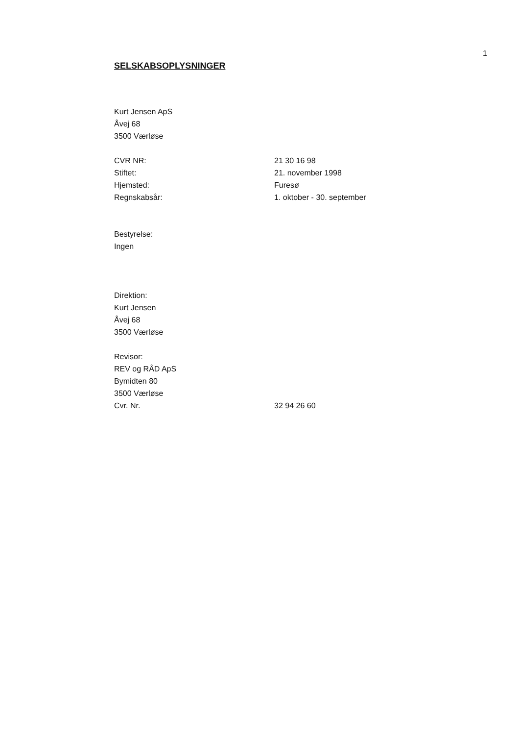1
SELSKABSOPLYSNINGER
Kurt Jensen ApS
Åvej 68
3500 Værløse
CVR NR: 21 30 16 98
Stiftet: 21. november 1998
Hjemsted: Furesø
Regnskabsår: 1. oktober - 30. september
Bestyrelse:
Ingen
Direktion:
Kurt Jensen
Åvej 68
3500 Værløse
Revisor:
REV og RÅD ApS
Bymidten 80
3500 Værløse
Cvr. Nr. 32 94 26 60